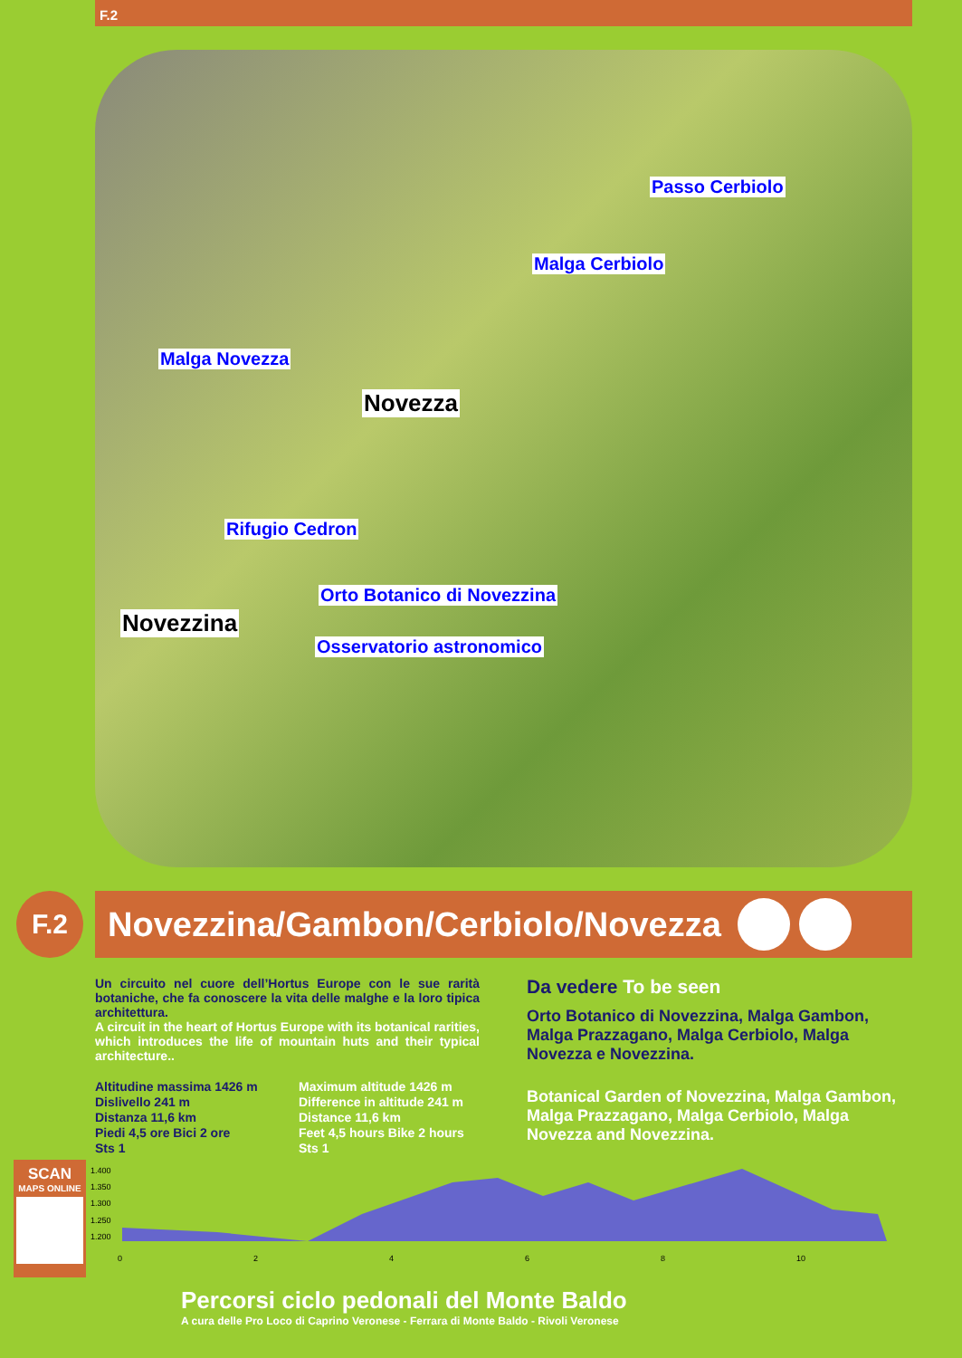F.2
Passo Cerbiolo
Malga Cerbiolo
Malga Novezza
Novezza
Rifugio Cedron
Orto Botanico di Novezzina
Novezzina
Osservatorio astronomico
F.2
Novezzina/Gambon/Cerbiolo/Novezza
Un circuito nel cuore dell’Hortus Europe con le sue rarità botaniche, che fa conoscere la vita delle malghe e la loro tipica architettura.
A circuit in the heart of Hortus Europe with its botanical rarities, which introduces the life of mountain huts and their typical architecture..
Altitudine massima 1426 m
Dislivello 241 m
Distanza 11,6 km
Piedi 4,5 ore Bici 2 ore
Sts 1
Maximum altitude 1426 m
Difference in altitude 241 m
Distance 11,6 km
Feet 4,5 hours Bike 2 hours
Sts 1
Da vedere To be seen
Orto Botanico di Novezzina, Malga Gambon, Malga Prazzagano, Malga Cerbiolo, Malga Novezza e Novezzina.
Botanical Garden of Novezzina, Malga Gambon, Malga Prazzagano, Malga Cerbiolo, Malga Novezza and Novezzina.
SCAN
MAPS ONLINE
1.400
1.350
1.300
1.250
1.200
0
2
4
6
8
10
Percorsi ciclo pedonali del Monte Baldo
A cura delle Pro Loco di Caprino Veronese - Ferrara di Monte Baldo - Rivoli Veronese